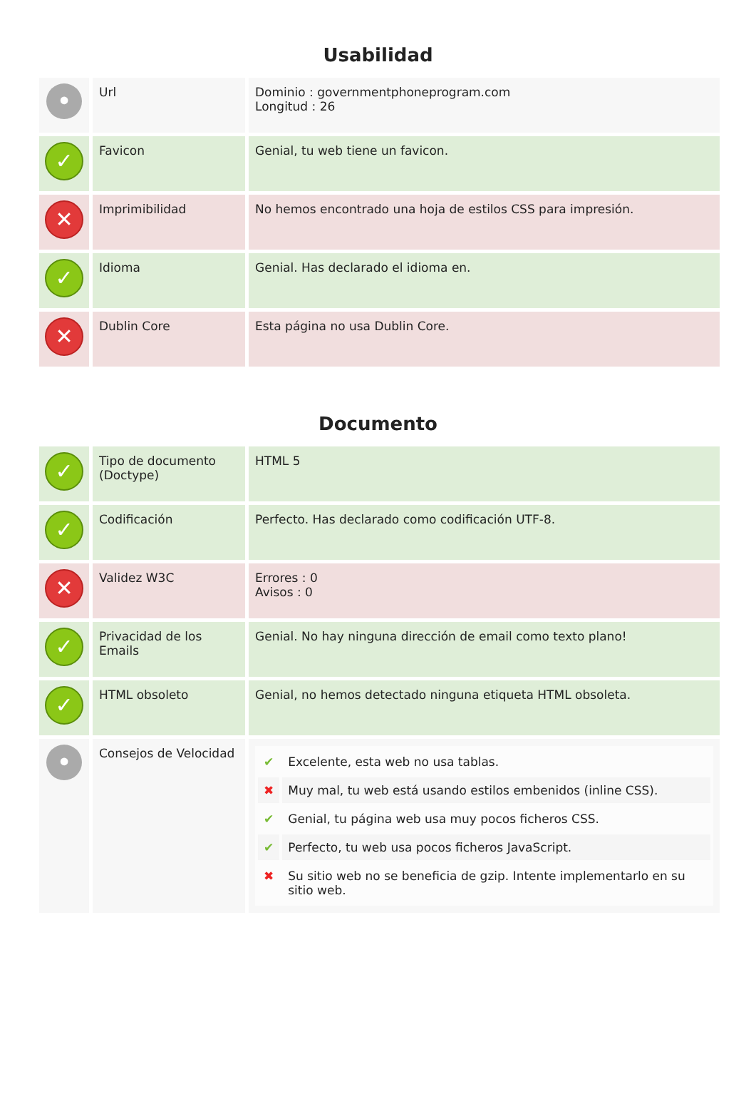Usabilidad
| • | Url | Dominio : governmentphoneprogram.com Longitud : 26 |
| ✓ | Favicon | Genial, tu web tiene un favicon. |
| ✕ | Imprimibilidad | No hemos encontrado una hoja de estilos CSS para impresión. |
| ✓ | Idioma | Genial. Has declarado el idioma en. |
| ✕ | Dublin Core | Esta página no usa Dublin Core. |
Documento
| ✓ | Tipo de documento (Doctype) | HTML 5 |
| ✓ | Codificación | Perfecto. Has declarado como codificación UTF-8. |
| ✕ | Validez W3C | Errores : 0 Avisos : 0 |
| ✓ | Privacidad de los Emails | Genial. No hay ninguna dirección de email como texto plano! |
| ✓ | HTML obsoleto | Genial, no hemos detectado ninguna etiqueta HTML obsoleta. |
| • | Consejos de Velocidad | / ✔ / Excelente, esta web no usa tablas. / / ✖ / Muy mal, tu web está usando estilos embenidos (inline CSS). / / ✔ / Genial, tu página web usa muy pocos ficheros CSS. / / ✔ / Perfecto, tu web usa pocos ficheros JavaScript. / / ✖ / Su sitio web no se beneficia de gzip. Intente implementarlo en su sitio web. / |